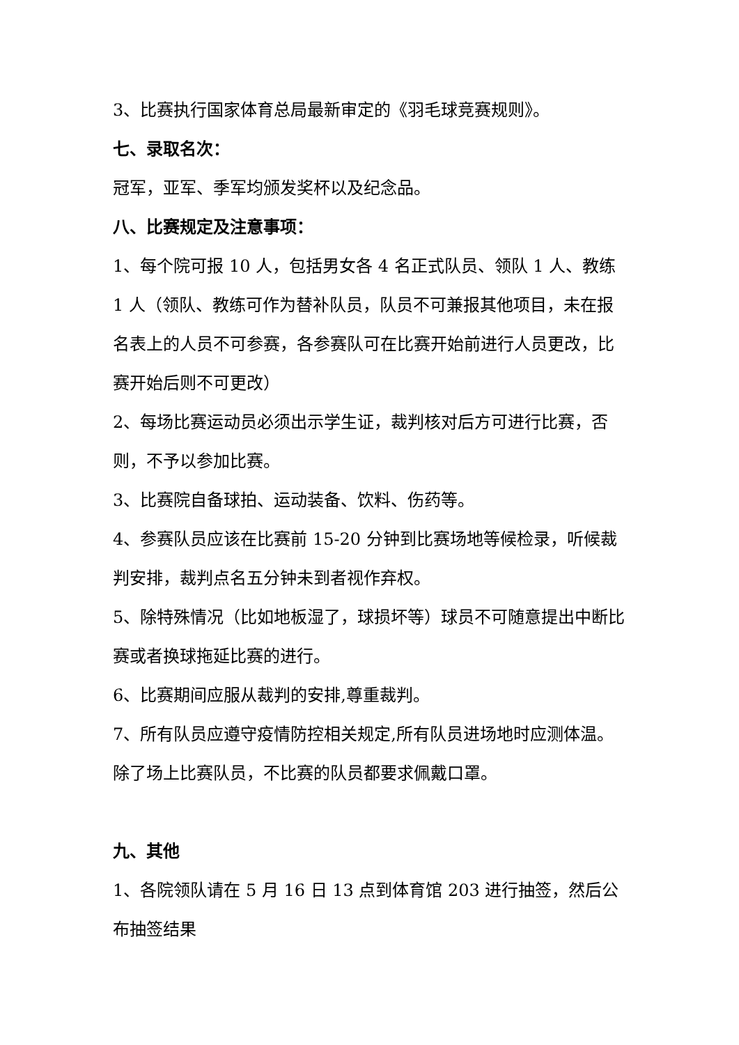3、比赛执行国家体育总局最新审定的《羽毛球竞赛规则》。
七、录取名次：
冠军，亚军、季军均颁发奖杯以及纪念品。
八、比赛规定及注意事项：
1、每个院可报 10 人，包括男女各 4 名正式队员、领队 1 人、教练 1 人（领队、教练可作为替补队员，队员不可兼报其他项目，未在报名表上的人员不可参赛，各参赛队可在比赛开始前进行人员更改，比赛开始后则不可更改）
2、每场比赛运动员必须出示学生证，裁判核对后方可进行比赛，否则，不予以参加比赛。
3、比赛院自备球拍、运动装备、饮料、伤药等。
4、参赛队员应该在比赛前 15-20 分钟到比赛场地等候检录，听候裁判安排，裁判点名五分钟未到者视作弃权。
5、除特殊情况（比如地板湿了，球损坏等）球员不可随意提出中断比赛或者换球拖延比赛的进行。
6、比赛期间应服从裁判的安排,尊重裁判。
7、所有队员应遵守疫情防控相关规定,所有队员进场地时应测体温。除了场上比赛队员，不比赛的队员都要求佩戴口罩。
九、其他
1、各院领队请在 5 月 16 日 13 点到体育馆 203 进行抽签，然后公布抽签结果